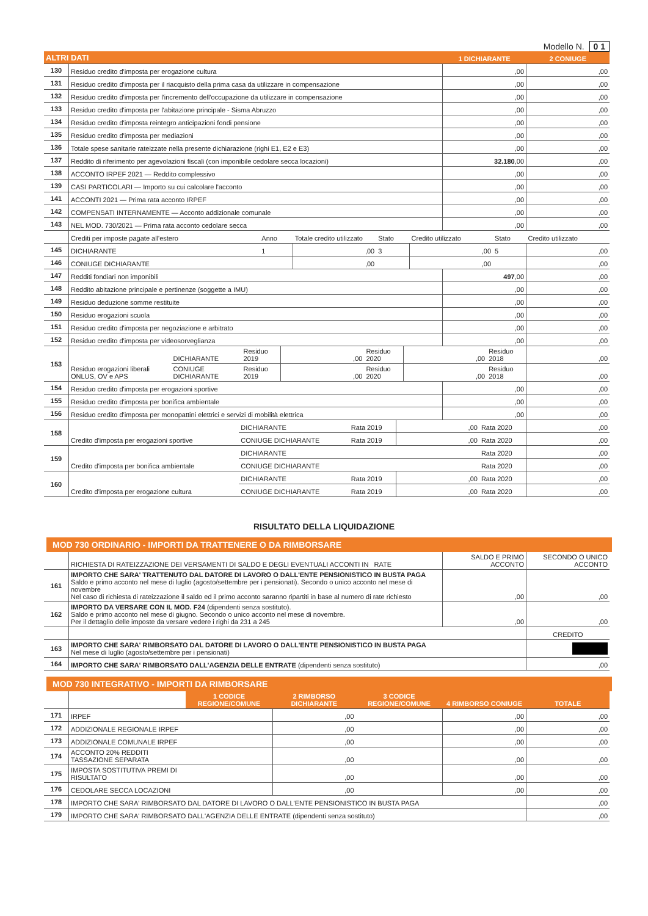Modello N. 0 1
| ALTRI DATI | | 1 DICHIARANTE | 2 CONIUGE |
| --- | --- | --- | --- |
| 130 | Residuo credito d'imposta per erogazione cultura | ,00 | ,00 |
| 131 | Residuo credito d'imposta per il riacquisto della prima casa da utilizzare in compensazione | ,00 | ,00 |
| 132 | Residuo credito d'imposta per l'incremento dell'occupazione da utilizzare in compensazione | ,00 | ,00 |
| 133 | Residuo credito d'imposta per l'abitazione principale - Sisma Abruzzo | ,00 | ,00 |
| 134 | Residuo credito d'imposta reintegro anticipazioni fondi pensione | ,00 | ,00 |
| 135 | Residuo credito d'imposta per mediazioni | ,00 | ,00 |
| 136 | Totale spese sanitarie rateizzate nella presente dichiarazione (righi E1, E2 e E3) | ,00 | ,00 |
| 137 | Reddito di riferimento per agevolazioni fiscali (con imponibile cedolare secca locazioni) | 32.180 ,00 | ,00 |
| 138 | ACCONTO IRPEF 2021 — Reddito complessivo | ,00 | ,00 |
| 139 | CASI PARTICOLARI — Importo su cui calcolare l'acconto | ,00 | ,00 |
| 141 | ACCONTI 2021 — Prima rata acconto IRPEF | ,00 | ,00 |
| 142 | COMPENSATI INTERNAMENTE — Acconto addizionale comunale | ,00 | ,00 |
| 143 | NEL MOD. 730/2021 — Prima rata acconto cedolare secca | ,00 | ,00 |
| | Crediti per imposte pagate all'estero | Anno | Totale credito utilizzato | Stato | Credito utilizzato | Stato | Credito utilizzato |
| 145 | DICHIARANTE | 1 | ,00 | 3 | ,00 | 5 | ,00 |
| 146 | CONIUGE DICHIARANTE | | ,00 | | ,00 | | ,00 |
| 147 | Redditi fondiari non imponibili | 497 ,00 | ,00 |
| 148 | Reddito abitazione principale e pertinenze (soggette a IMU) | ,00 | ,00 |
| 149 | Residuo deduzione somme restituite | ,00 | ,00 |
| 150 | Residuo erogazioni scuola | ,00 | ,00 |
| 151 | Residuo credito d'imposta per negoziazione e arbitrato | ,00 | ,00 |
| 152 | Residuo credito d'imposta per videosorveglianza | ,00 | ,00 |
| 153 | Residuo erogazioni liberali ONLUS, OV e APS | DICHIARANTE | Residuo 2019 | ,00 | Residuo 2020 | ,00 | Residuo 2018 | ,00 |
| | | CONIUGE DICHIARANTE | Residuo 2019 | ,00 | Residuo 2020 | ,00 | Residuo 2018 | ,00 |
| 154 | Residuo credito d'imposta per erogazioni sportive | ,00 | ,00 |
| 155 | Residuo credito d'imposta per bonifica ambientale | ,00 | ,00 |
| 156 | Residuo credito d'imposta per monopattini elettrici e servizi di mobilità elettrica | ,00 | ,00 |
| 158 | Credito d'imposta per erogazioni sportive | DICHIARANTE | Rata 2019 | ,00 | Rata 2020 | ,00 |
| | | CONIUGE DICHIARANTE | Rata 2019 | ,00 | Rata 2020 | ,00 |
| 159 | Credito d'imposta per bonifica ambientale | DICHIARANTE | | | Rata 2020 | ,00 |
| | | CONIUGE DICHIARANTE | | | Rata 2020 | ,00 |
| 160 | Credito d'imposta per erogazione cultura | DICHIARANTE | Rata 2019 | ,00 | Rata 2020 | ,00 |
| | | CONIUGE DICHIARANTE | Rata 2019 | ,00 | Rata 2020 | ,00 |
RISULTATO DELLA LIQUIDAZIONE
MOD 730 ORDINARIO - IMPORTI DA TRATTENERE O DA RIMBORSARE
| | RICHIESTA DI RATEIZZAZIONE DEI VERSAMENTI DI SALDO E DEGLI EVENTUALI ACCONTI IN RATE | SALDO E PRIMO ACCONTO | SECONDO O UNICO ACCONTO |
| 161 | IMPORTO CHE SARA' TRATTENUTO DAL DATORE DI LAVORO O DALL'ENTE PENSIONISTICO IN BUSTA PAGA Saldo e primo acconto nel mese di luglio (agosto/settembre per i pensionati). Secondo o unico acconto nel mese di novembre Nel caso di richiesta di rateizzazione il saldo ed il primo acconto saranno ripartiti in base al numero di rate richiesto | ,00 | ,00 |
| 162 | IMPORTO DA VERSARE CON IL MOD. F24 (dipendenti senza sostituto). Saldo e primo acconto nel mese di giugno. Secondo o unico acconto nel mese di novembre. Per il dettaglio delle imposte da versare vedere i righi da 231 a 245 | ,00 | ,00 |
| | | | CREDITO |
| 163 | IMPORTO CHE SARA' RIMBORSATO DAL DATORE DI LAVORO O DALL'ENTE PENSIONISTICO IN BUSTA PAGA Nel mese di luglio (agosto/settembre per i pensionati) | | |
| 164 | IMPORTO CHE SARA' RIMBORSATO DALL'AGENZIA DELLE ENTRATE (dipendenti senza sostituto) | | ,00 |
MOD 730 INTEGRATIVO - IMPORTI DA RIMBORSARE
| | | 1 CODICE REGIONE/COMUNE | 2 RIMBORSO DICHIARANTE | 3 CODICE REGIONE/COMUNE | 4 RIMBORSO CONIUGE | TOTALE |
| --- | --- | --- | --- | --- | --- | --- |
| 171 | IRPEF | | ,00 | | ,00 | ,00 |
| 172 | ADDIZIONALE REGIONALE IRPEF | | ,00 | | ,00 | ,00 |
| 173 | ADDIZIONALE COMUNALE IRPEF | | ,00 | | ,00 | ,00 |
| 174 | ACCONTO 20% REDDITI TASSAZIONE SEPARATA | | ,00 | | ,00 | ,00 |
| 175 | IMPOSTA SOSTITUTIVA PREMI DI RISULTATO | | ,00 | | ,00 | ,00 |
| 176 | CEDOLARE SECCA LOCAZIONI | | ,00 | | ,00 | ,00 |
| 178 | IMPORTO CHE SARA' RIMBORSATO DAL DATORE DI LAVORO O DALL'ENTE PENSIONISTICO IN BUSTA PAGA | | | | | ,00 |
| 179 | IMPORTO CHE SARA' RIMBORSATO DALL'AGENZIA DELLE ENTRATE (dipendenti senza sostituto) | | | | | ,00 |